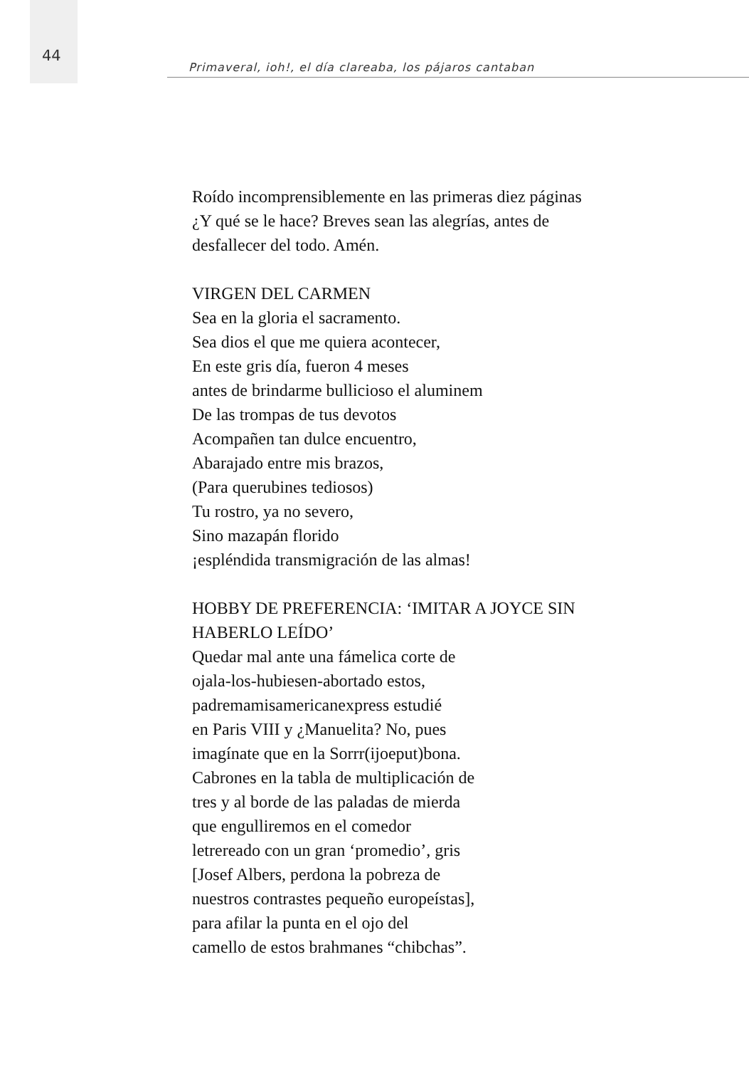44
Primaveral, ioh!, el día clareaba, los pájaros cantaban
Roído incomprensiblemente en las primeras diez páginas
¿Y qué se le hace? Breves sean las alegrías, antes de
desfallecer del todo. Amén.
VIRGEN DEL CARMEN
Sea en la gloria el sacramento.
Sea dios el que me quiera acontecer,
En este gris día, fueron 4 meses
antes de brindarme bullicioso el aluminem
De las trompas de tus devotos
Acompañen tan dulce encuentro,
Abarajado entre mis brazos,
(Para querubines tediosos)
Tu rostro, ya no severo,
Sino mazapán florido
¡espléndida transmigración de las almas!
HOBBY DE PREFERENCIA: ‘IMITAR A JOYCE SIN
HABERLO LEÍDO’
Quedar mal ante una fámelica corte de
ojala-los-hubiesen-abortado estos,
padremamisamericanexpress estudié
en Paris VIII y ¿Manuelita? No, pues
imagínate que en la Sorrr(ijoeput)bona.
Cabrones en la tabla de multiplicación de
tres y al borde de las paladas de mierda
que engulliremos en el comedor
letrereado con un gran ‘promedio’, gris
[Josef Albers, perdona la pobreza de
nuestros contrastes pequeño europeístas],
para afilar la punta en el ojo del
camello de estos brahmanes “chibchas”.